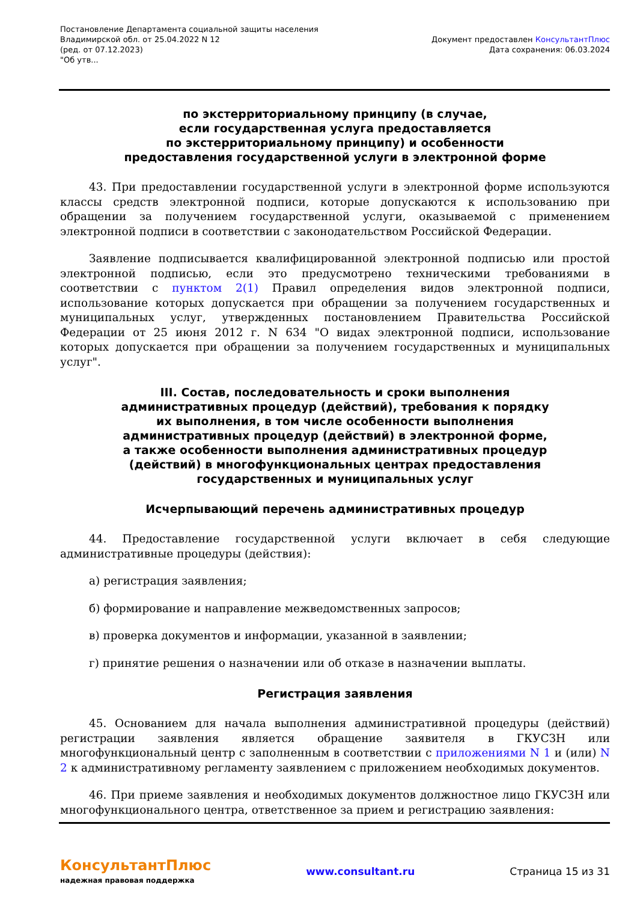Постановление Департамента социальной защиты населения
Владимирской обл. от 25.04.2022 N 12
(ред. от 07.12.2023)
"Об утв...
Документ предоставлен КонсультантПлюс
Дата сохранения: 06.03.2024
по экстерриториальному принципу (в случае,
если государственная услуга предоставляется
по экстерриториальному принципу) и особенности
предоставления государственной услуги в электронной форме
43. При предоставлении государственной услуги в электронной форме используются классы средств электронной подписи, которые допускаются к использованию при обращении за получением государственной услуги, оказываемой с применением электронной подписи в соответствии с законодательством Российской Федерации.
Заявление подписывается квалифицированной электронной подписью или простой электронной подписью, если это предусмотрено техническими требованиями в соответствии с пунктом 2(1) Правил определения видов электронной подписи, использование которых допускается при обращении за получением государственных и муниципальных услуг, утвержденных постановлением Правительства Российской Федерации от 25 июня 2012 г. N 634 "О видах электронной подписи, использование которых допускается при обращении за получением государственных и муниципальных услуг".
III. Состав, последовательность и сроки выполнения
административных процедур (действий), требования к порядку
их выполнения, в том числе особенности выполнения
административных процедур (действий) в электронной форме,
а также особенности выполнения административных процедур
(действий) в многофункциональных центрах предоставления
государственных и муниципальных услуг
Исчерпывающий перечень административных процедур
44. Предоставление государственной услуги включает в себя следующие административные процедуры (действия):
а) регистрация заявления;
б) формирование и направление межведомственных запросов;
в) проверка документов и информации, указанной в заявлении;
г) принятие решения о назначении или об отказе в назначении выплаты.
Регистрация заявления
45. Основанием для начала выполнения административной процедуры (действий) регистрации заявления является обращение заявителя в ГКУСЗН или многофункциональный центр с заполненным в соответствии с приложениями N 1 и (или) N 2 к административному регламенту заявлением с приложением необходимых документов.
46. При приеме заявления и необходимых документов должностное лицо ГКУСЗН или многофункционального центра, ответственное за прием и регистрацию заявления:
КонсультантПлюс
надежная правовая поддержка
www.consultant.ru Страница 15 из 31